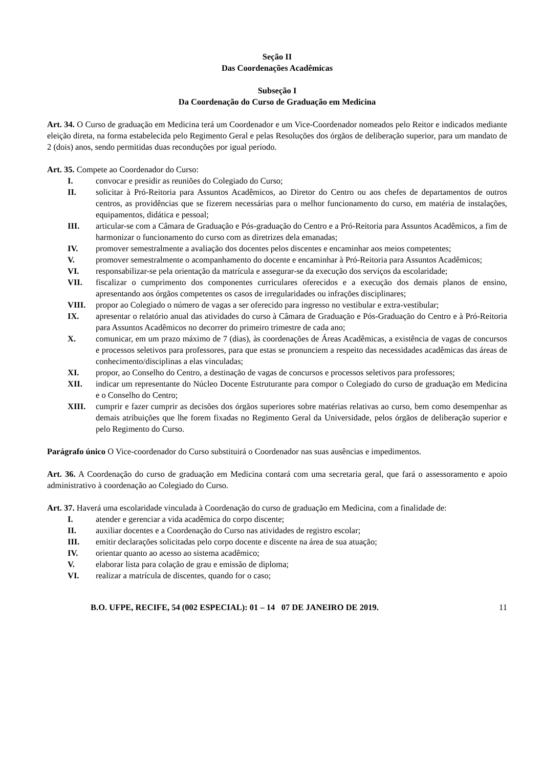Seção II
Das Coordenações Acadêmicas
Subseção I
Da Coordenação do Curso de Graduação em Medicina
Art. 34. O Curso de graduação em Medicina terá um Coordenador e um Vice-Coordenador nomeados pelo Reitor e indicados mediante eleição direta, na forma estabelecida pelo Regimento Geral e pelas Resoluções dos órgãos de deliberação superior, para um mandato de 2 (dois) anos, sendo permitidas duas reconduções por igual período.
Art. 35. Compete ao Coordenador do Curso:
I. convocar e presidir as reuniões do Colegiado do Curso;
II. solicitar à Pró-Reitoria para Assuntos Acadêmicos, ao Diretor do Centro ou aos chefes de departamentos de outros centros, as providências que se fizerem necessárias para o melhor funcionamento do curso, em matéria de instalações, equipamentos, didática e pessoal;
III. articular-se com a Câmara de Graduação e Pós-graduação do Centro e a Pró-Reitoria para Assuntos Acadêmicos, a fim de harmonizar o funcionamento do curso com as diretrizes dela emanadas;
IV. promover semestralmente a avaliação dos docentes pelos discentes e encaminhar aos meios competentes;
V. promover semestralmente o acompanhamento do docente e encaminhar à Pró-Reitoria para Assuntos Acadêmicos;
VI. responsabilizar-se pela orientação da matrícula e assegurar-se da execução dos serviços da escolaridade;
VII. fiscalizar o cumprimento dos componentes curriculares oferecidos e a execução dos demais planos de ensino, apresentando aos órgãos competentes os casos de irregularidades ou infrações disciplinares;
VIII. propor ao Colegiado o número de vagas a ser oferecido para ingresso no vestibular e extra-vestibular;
IX. apresentar o relatório anual das atividades do curso à Câmara de Graduação e Pós-Graduação do Centro e à Pró-Reitoria para Assuntos Acadêmicos no decorrer do primeiro trimestre de cada ano;
X. comunicar, em um prazo máximo de 7 (dias), às coordenações de Áreas Acadêmicas, a existência de vagas de concursos e processos seletivos para professores, para que estas se pronunciem a respeito das necessidades acadêmicas das áreas de conhecimento/disciplinas a elas vinculadas;
XI. propor, ao Conselho do Centro, a destinação de vagas de concursos e processos seletivos para professores;
XII. indicar um representante do Núcleo Docente Estruturante para compor o Colegiado do curso de graduação em Medicina e o Conselho do Centro;
XIII. cumprir e fazer cumprir as decisões dos órgãos superiores sobre matérias relativas ao curso, bem como desempenhar as demais atribuições que lhe forem fixadas no Regimento Geral da Universidade, pelos órgãos de deliberação superior e pelo Regimento do Curso.
Parágrafo único O Vice-coordenador do Curso substituirá o Coordenador nas suas ausências e impedimentos.
Art. 36. A Coordenação do curso de graduação em Medicina contará com uma secretaria geral, que fará o assessoramento e apoio administrativo à coordenação ao Colegiado do Curso.
Art. 37. Haverá uma escolaridade vinculada à Coordenação do curso de graduação em Medicina, com a finalidade de:
I. atender e gerenciar a vida acadêmica do corpo discente;
II. auxiliar docentes e a Coordenação do Curso nas atividades de registro escolar;
III. emitir declarações solicitadas pelo corpo docente e discente na área de sua atuação;
IV. orientar quanto ao acesso ao sistema acadêmico;
V. elaborar lista para colação de grau e emissão de diploma;
VI. realizar a matrícula de discentes, quando for o caso;
B.O. UFPE, RECIFE, 54 (002 ESPECIAL): 01 – 14 07 DE JANEIRO DE 2019. 11